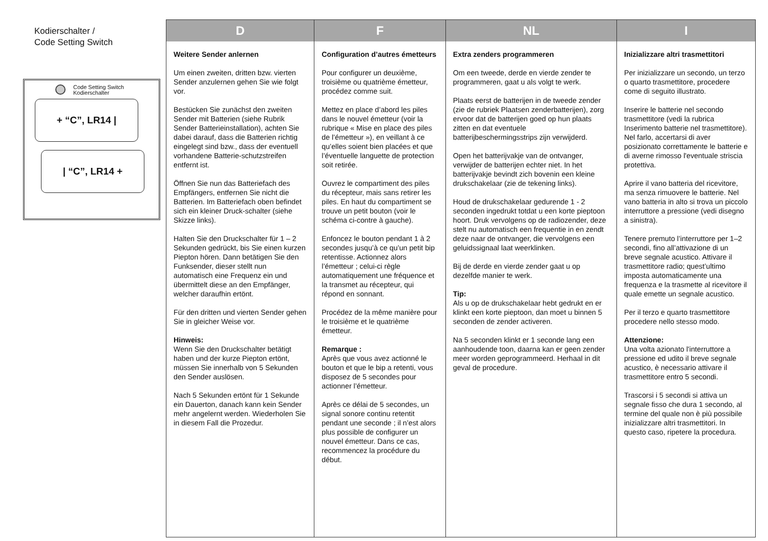Kodierschalter /
Code Setting Switch
Code Setting Switch
Kodierschalter
+ “C”, LR14 |
| “C”, LR14 +
| D | F | NL | I |
| --- | --- | --- | --- |
| Weitere Sender anlernen Um einen zweiten, dritten bzw. vierten Sender anzulernen gehen Sie wie folgt vor. Bestücken Sie zunächst den zweiten Sender mit Batterien (siehe Rubrik Sender Batterieinstallation), achten Sie dabei darauf, dass die Batterien richtig eingelegt sind bzw., dass der eventuell vorhandene Batterie-schutzstreifen entfernt ist. Öffnen Sie nun das Batteriefach des Empfängers, entfernen Sie nicht die Batterien. Im Batteriefach oben befindet sich ein kleiner Druck-schalter (siehe Skizze links). Halten Sie den Druckschalter für 1 – 2 Sekunden gedrückt, bis Sie einen kurzen Piepton hören. Dann betätigen Sie den Funksender, dieser stellt nun automatisch eine Frequenz ein und übermittelt diese an den Empfänger, welcher daraufhin ertönt. Für den dritten und vierten Sender gehen Sie in gleicher Weise vor. Hinweis: Wenn Sie den Druckschalter betätigt haben und der kurze Piepton ertönt, müssen Sie innerhalb von 5 Sekunden den Sender auslösen. Nach 5 Sekunden ertönt für 1 Sekunde ein Dauerton, danach kann kein Sender mehr angelernt werden. Wiederholen Sie in diesem Fall die Prozedur. | Configuration d’autres émetteurs Pour configurer un deuxième, troisième ou quatrième émetteur, procédez comme suit. Mettez en place d’abord les piles dans le nouvel émetteur (voir la rubrique « Mise en place des piles de l’émetteur »), en veillant à ce qu’elles soient bien placées et que l’éventuelle languette de protection soit retirée. Ouvrez le compartiment des piles du récepteur, mais sans retirer les piles. En haut du compartiment se trouve un petit bouton (voir le schéma ci-contre à gauche). Enfoncez le bouton pendant 1 à 2 secondes jusqu’à ce qu’un petit bip retentisse. Actionnez alors l’émetteur ; celui-ci règle automatiquement une fréquence et la transmet au récepteur, qui répond en sonnant. Procédez de la même manière pour le troisième et le quatrième émetteur. Remarque : Après que vous avez actionné le bouton et que le bip a retenti, vous disposez de 5 secondes pour actionner l’émetteur. Après ce délai de 5 secondes, un signal sonore continu retentit pendant une seconde ; il n’est alors plus possible de configurer un nouvel émetteur. Dans ce cas, recommencez la procédure du début. | Extra zenders programmeren Om een tweede, derde en vierde zender te programmeren, gaat u als volgt te werk. Plaats eerst de batterijen in de tweede zender (zie de rubriek Plaatsen zenderbatterijen), zorg ervoor dat de batterijen goed op hun plaats zitten en dat eventuele batterijbeschermingsstrips zijn verwijderd. Open het batterijvakje van de ontvanger, verwijder de batterijen echter niet. In het batterijvakje bevindt zich bovenin een kleine drukschakelaar (zie de tekening links). Houd de drukschakelaar gedurende 1 - 2 seconden ingedrukt totdat u een korte pieptoon hoort. Druk vervolgens op de radiozender, deze stelt nu automatisch een frequentie in en zendt deze naar de ontvanger, die vervolgens een geluidssignaal laat weerklinken. Bij de derde en vierde zender gaat u op dezelfde manier te werk. Tip: Als u op de drukschakelaar hebt gedrukt en er klinkt een korte pieptoon, dan moet u binnen 5 seconden de zender activeren. Na 5 seconden klinkt er 1 seconde lang een aanhoudende toon, daarna kan er geen zender meer worden geprogrammeerd. Herhaal in dit geval de procedure. | Inizializzare altri trasmettitori Per inizializzare un secondo, un terzo o quarto trasmettitore, procedere come di seguito illustrato. Inserire le batterie nel secondo trasmettitore (vedi la rubrica Inserimento batterie nel trasmettitore). Nel farlo, accertarsi di aver posizionato correttamente le batterie e di averne rimosso l'eventuale striscia protettiva. Aprire il vano batteria del ricevitore, ma senza rimuovere le batterie. Nel vano batteria in alto si trova un piccolo interruttore a pressione (vedi disegno a sinistra). Tenere premuto l’interruttore per 1–2 secondi, fino all’attivazione di un breve segnale acustico. Attivare il trasmettitore radio; quest’ultimo imposta automaticamente una frequenza e la trasmette al ricevitore il quale emette un segnale acustico. Per il terzo e quarto trasmettitore procedere nello stesso modo. Attenzione: Una volta azionato l'interruttore a pressione ed udito il breve segnale acustico, è necessario attivare il trasmettitore entro 5 secondi. Trascorsi i 5 secondi si attiva un segnale fisso che dura 1 secondo, al termine del quale non è più possibile inizializzare altri trasmettitori. In questo caso, ripetere la procedura. |